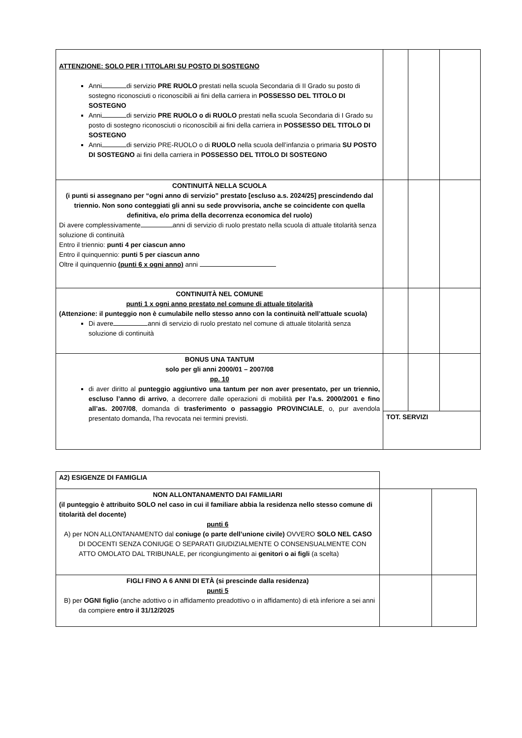| ATTENZIONE: SOLO PER I TITOLARI SU POSTO DI SOSTEGNO Anni di servizio PRE RUOLO prestati nella scuola Secondaria di II Grado su posto di sostegno riconosciuti o riconoscibili ai fini della carriera in POSSESSO DEL TITOLO DI SOSTEGNO Anni di servizio PRE RUOLO o di RUOLO prestati nella scuola Secondaria di I Grado su posto di sostegno riconosciuti o riconoscibili ai fini della carriera in POSSESSO DEL TITOLO DI SOSTEGNO Anni di servizio PRE-RUOLO o di RUOLO nella scuola dell’infanzia o primaria SU POSTO DI SOSTEGNO ai fini della carriera in POSSESSO DEL TITOLO DI SOSTEGNO | | | |
| CONTINUITÀ NELLA SCUOLA (i punti si assegnano per “ogni anno di servizio” prestato [escluso a.s. 2024/25] prescindendo dal triennio. Non sono conteggiati gli anni su sede provvisoria, anche se coincidente con quella definitiva, e/o prima della decorrenza economica del ruolo) Di avere complessivamente anni di servizio di ruolo prestato nella scuola di attuale titolarità senza soluzione di continuità Entro il triennio: punti 4 per ciascun anno Entro il quinquennio: punti 5 per ciascun anno Oltre il quinquennio (punti 6 x ogni anno) anni | | | |
| CONTINUITÀ NEL COMUNE punti 1 x ogni anno prestato nel comune di attuale titolarità (Attenzione: il punteggio non è cumulabile nello stesso anno con la continuità nell’attuale scuola) Di avere anni di servizio di ruolo prestato nel comune di attuale titolarità senza soluzione di continuità | | | |
| BONUS UNA TANTUM solo per gli anni 2000/01 – 2007/08 pp. 10 di aver diritto al punteggio aggiuntivo una tantum per non aver presentato, per un triennio, escluso l’anno di arrivo , a decorrere dalle operazioni di mobilità per l’a.s. 2000/2001 e fino all’as. 2007/08 , domanda di trasferimento o passaggio PROVINCIALE , o, pur avendola presentato domanda, l’ha revocata nei termini previsti. | | | |
| | TOT. SERVIZI | | |
| A2) ESIGENZE DI FAMIGLIA | | |
| NON ALLONTANAMENTO DAI FAMILIARI (il punteggio è attribuito SOLO nel caso in cui il familiare abbia la residenza nello stesso comune di titolarità del docente) punti 6 A) per NON ALLONTANAMENTO dal coniuge (o parte dell’unione civile) OVVERO SOLO NEL CASO DI DOCENTI SENZA CONIUGE O SEPARATI GIUDIZIALMENTE O CONSENSUALMENTE CON ATTO OMOLATO DAL TRIBUNALE, per ricongiungimento ai genitori o ai figli (a scelta) | | |
| FIGLI FINO A 6 ANNI DI ETÀ (si prescinde dalla residenza) punti 5 B) per OGNI figlio (anche adottivo o in affidamento preadottivo o in affidamento) di età inferiore a sei anni da compiere entro il 31/12/2025 | | |